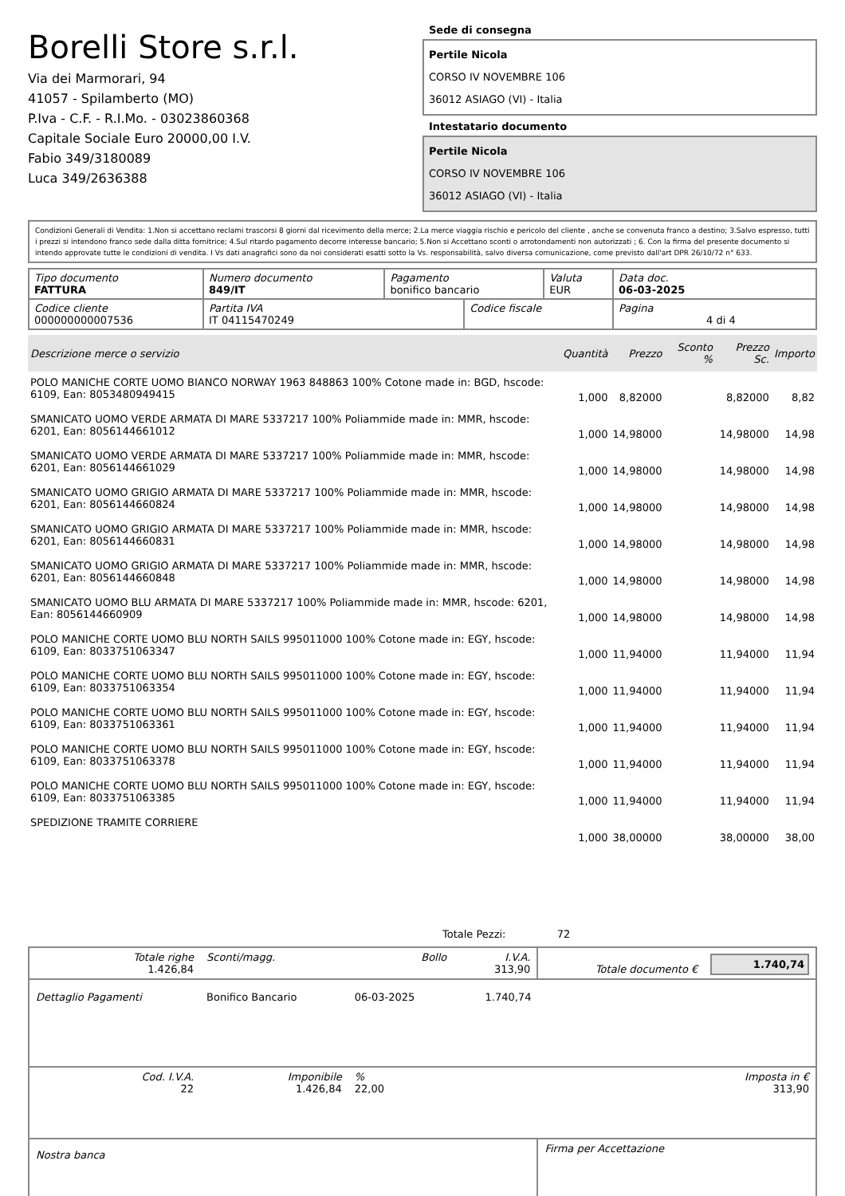Borelli Store s.r.l.
Via dei Marmorari, 94
41057 - Spilamberto (MO)
P.Iva - C.F. - R.I.Mo. - 03023860368
Capitale Sociale Euro 20000,00 I.V.
Fabio 349/3180089
Luca 349/2636388
Sede di consegna
Pertile Nicola
CORSO IV NOVEMBRE 106
36012 ASIAGO (VI) - Italia
Intestatario documento
Pertile Nicola
CORSO IV NOVEMBRE 106
36012 ASIAGO (VI) - Italia
Condizioni Generali di Vendita: 1.Non si accettano reclami trascorsi 8 giorni dal ricevimento della merce; 2.La merce viaggia rischio e pericolo del cliente , anche se convenuta franco a destino; 3.Salvo espresso, tutti i prezzi si intendono franco sede dalla ditta fornitrice; 4.Sul ritardo pagamento decorre interesse bancario; 5.Non si Accettano sconti o arrotondamenti non autorizzati ; 6. Con la firma del presente documento si intendo approvate tutte le condizioni di vendita. I Vs dati anagrafici sono da noi considerati esatti sotto la Vs. responsabilità, salvo diversa comunicazione, come previsto dall'art DPR 26/10/72 n° 633.
| Tipo documento FATTURA | Numero documento 849/IT | Pagamento bonifico bancario | | Valuta EUR | Data doc. 06-03-2025 |
| Codice cliente 000000000007536 | Partita IVA IT 04115470249 | | Codice fiscale | | Pagina 4 di 4 |
| Descrizione merce o servizio | Quantità | Prezzo | Sconto % | Prezzo Sc. | Importo |
| --- | --- | --- | --- | --- | --- |
| POLO MANICHE CORTE UOMO BIANCO NORWAY 1963 848863 100% Cotone made in: BGD, hscode: 6109, Ean: 8053480949415 | 1,000 | 8,82000 | | 8,82000 | 8,82 |
| SMANICATO UOMO VERDE ARMATA DI MARE 5337217 100% Poliammide made in: MMR, hscode: 6201, Ean: 8056144661012 | 1,000 | 14,98000 | | 14,98000 | 14,98 |
| SMANICATO UOMO VERDE ARMATA DI MARE 5337217 100% Poliammide made in: MMR, hscode: 6201, Ean: 8056144661029 | 1,000 | 14,98000 | | 14,98000 | 14,98 |
| SMANICATO UOMO GRIGIO ARMATA DI MARE 5337217 100% Poliammide made in: MMR, hscode: 6201, Ean: 8056144660824 | 1,000 | 14,98000 | | 14,98000 | 14,98 |
| SMANICATO UOMO GRIGIO ARMATA DI MARE 5337217 100% Poliammide made in: MMR, hscode: 6201, Ean: 8056144660831 | 1,000 | 14,98000 | | 14,98000 | 14,98 |
| SMANICATO UOMO GRIGIO ARMATA DI MARE 5337217 100% Poliammide made in: MMR, hscode: 6201, Ean: 8056144660848 | 1,000 | 14,98000 | | 14,98000 | 14,98 |
| SMANICATO UOMO BLU ARMATA DI MARE 5337217 100% Poliammide made in: MMR, hscode: 6201, Ean: 8056144660909 | 1,000 | 14,98000 | | 14,98000 | 14,98 |
| POLO MANICHE CORTE UOMO BLU NORTH SAILS 995011000 100% Cotone made in: EGY, hscode: 6109, Ean: 8033751063347 | 1,000 | 11,94000 | | 11,94000 | 11,94 |
| POLO MANICHE CORTE UOMO BLU NORTH SAILS 995011000 100% Cotone made in: EGY, hscode: 6109, Ean: 8033751063354 | 1,000 | 11,94000 | | 11,94000 | 11,94 |
| POLO MANICHE CORTE UOMO BLU NORTH SAILS 995011000 100% Cotone made in: EGY, hscode: 6109, Ean: 8033751063361 | 1,000 | 11,94000 | | 11,94000 | 11,94 |
| POLO MANICHE CORTE UOMO BLU NORTH SAILS 995011000 100% Cotone made in: EGY, hscode: 6109, Ean: 8033751063378 | 1,000 | 11,94000 | | 11,94000 | 11,94 |
| POLO MANICHE CORTE UOMO BLU NORTH SAILS 995011000 100% Cotone made in: EGY, hscode: 6109, Ean: 8033751063385 | 1,000 | 11,94000 | | 11,94000 | 11,94 |
| SPEDIZIONE TRAMITE CORRIERE | 1,000 | 38,00000 | | 38,00000 | 38,00 |
Totale Pezzi: 72
| Totale righe 1.426,84 | Sconti/magg. | Bollo | I.V.A. 313,90 | Totale documento € | 1.740,74 |
| Dettaglio Pagamenti | Bonifico Bancario | 06-03-2025 | 1.740,74 | | |
| Cod. I.V.A. 22 | Imponibile 1.426,84 | % 22,00 | | | Imposta in € 313,90 |
| Nostra banca | | | | Firma per Accettazione | |